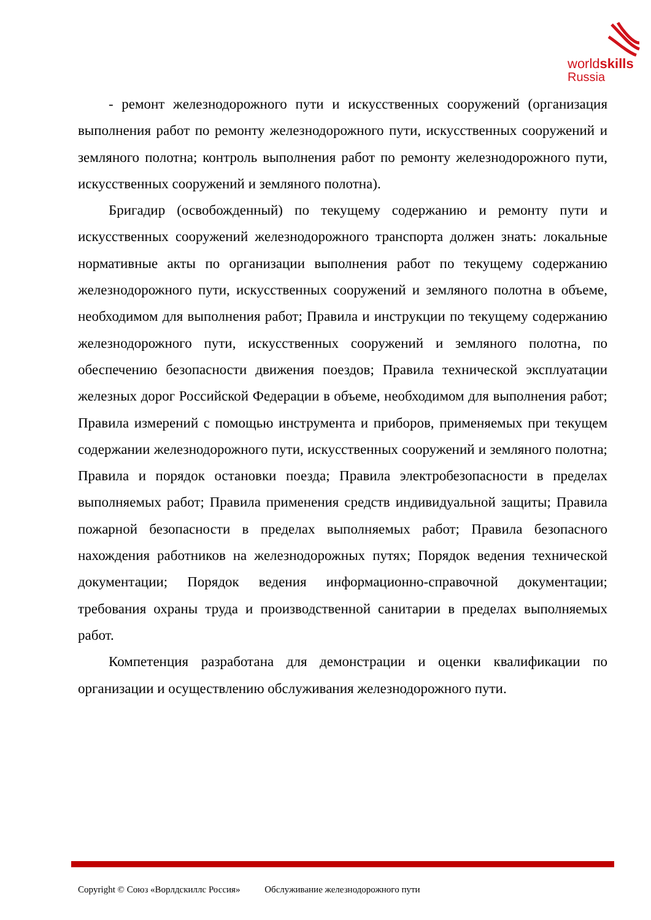worldskills
Russia
- ремонт железнодорожного пути и искусственных сооружений (организация выполнения работ по ремонту железнодорожного пути, искусственных сооружений и земляного полотна; контроль выполнения работ по ремонту железнодорожного пути, искусственных сооружений и земляного полотна).
Бригадир (освобожденный) по текущему содержанию и ремонту пути и искусственных сооружений железнодорожного транспорта должен знать: локальные нормативные акты по организации выполнения работ по текущему содержанию железнодорожного пути, искусственных сооружений и земляного полотна в объеме, необходимом для выполнения работ; Правила и инструкции по текущему содержанию железнодорожного пути, искусственных сооружений и земляного полотна, по обеспечению безопасности движения поездов; Правила технической эксплуатации железных дорог Российской Федерации в объеме, необходимом для выполнения работ; Правила измерений с помощью инструмента и приборов, применяемых при текущем содержании железнодорожного пути, искусственных сооружений и земляного полотна; Правила и порядок остановки поезда; Правила электробезопасности в пределах выполняемых работ; Правила применения средств индивидуальной защиты; Правила пожарной безопасности в пределах выполняемых работ; Правила безопасного нахождения работников на железнодорожных путях; Порядок ведения технической документации; Порядок ведения информационно-справочной документации; требования охраны труда и производственной санитарии в пределах выполняемых работ.
Компетенция разработана для демонстрации и оценки квалификации по организации и осуществлению обслуживания железнодорожного пути.
Copyright © Союз «Ворлдскиллс Россия» Обслуживание железнодорожного пути